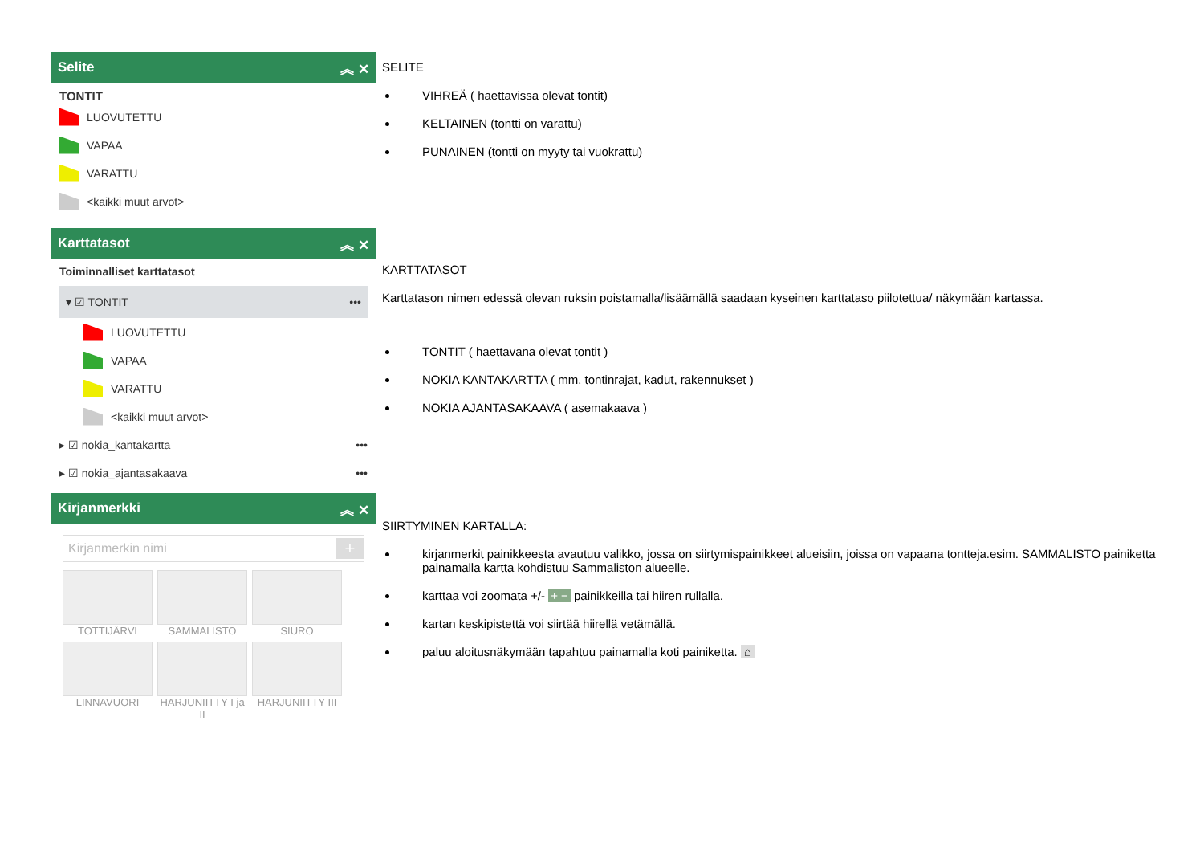Selite ︽ ✕
TONTIT
LUOVUTETTU
VAPAA
VARATTU
<kaikki muut arvot>
Karttatasot ︽ ✕
Toiminnalliset karttatasot
▾ ☑ TONTIT •••
LUOVUTETTU
VAPAA
VARATTU
<kaikki muut arvot>
▸ ☑ nokia_kantakartta •••
▸ ☑ nokia_ajantasakaava •••
Kirjanmerkki ︽ ✕
Kirjanmerkin nimi +
TOTTIJÄRVI
SAMMALISTO
SIURO
LINNAVUORI
HARJUNIITTY I ja II
HARJUNIITTY III
SELITE
VIHREÄ ( haettavissa olevat tontit)
KELTAINEN (tontti on varattu)
PUNAINEN (tontti on myyty tai vuokrattu)
KARTTATASOT
Karttatason nimen edessä olevan ruksin poistamalla/lisäämällä saadaan kyseinen karttataso piilotettua/ näkymään kartassa.
TONTIT ( haettavana olevat tontit )
NOKIA KANTAKARTTA ( mm. tontinrajat, kadut, rakennukset )
NOKIA AJANTASAKAAVA ( asemakaava )
SIIRTYMINEN KARTALLA:
kirjanmerkit painikkeesta avautuu valikko, jossa on siirtymispainikkeet alueisiin, joissa on vapaana tontteja.esim. SAMMALISTO painiketta painamalla kartta kohdistuu Sammaliston alueelle.
karttaa voi zoomata +/- + − painikkeilla tai hiiren rullalla.
kartan keskipistettä voi siirtää hiirellä vetämällä.
paluu aloitusnäkymään tapahtuu painamalla koti painiketta. ⌂